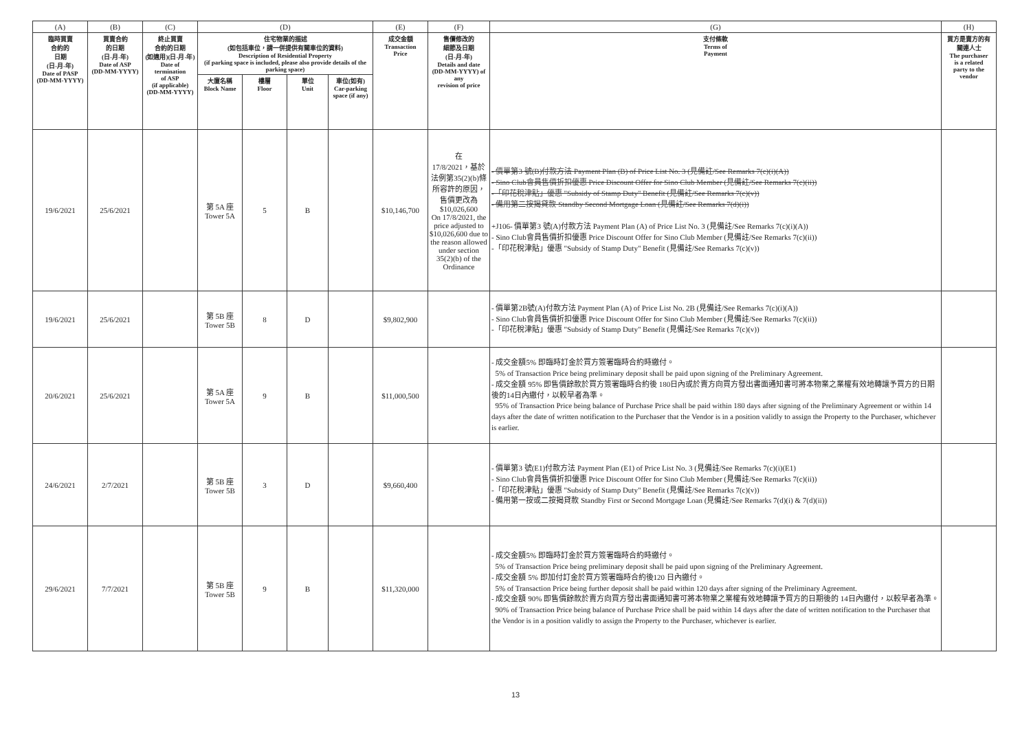| (A) | (B) | (C) | (D) | | | | (E) | (F) | (G) | (H) |
| 臨時買賣 合約的 日期 (日-月-年) Date of PASP (DD-MM-YYYY) | 買賣合約 的日期 (日-月-年) Date of ASP (DD-MM-YYYY) | 終止買賣 合約的日期 (如適用)(日-月-年) Date of termination of ASP (if applicable) (DD-MM-YYYY) | 住宅物業的描述 (如包括車位，請一併提供有關車位的資料) Description of Residential Property (if parking space is included, please also provide details of the parking space) | | | | 成交金額 Transaction Price | 售價修改的 細節及日期 (日-月-年) Details and date (DD-MM-YYYY) of any revision of price | 支付條款 Terms of Payment | 買方是賣方的有 關連人士 The purchaser is a related party to the vendor |
| | | | 大廈名稱 Block Name | 樓層 Floor | 單位 Unit | 車位(如有) Car-parking space (if any) | | | | |
| 19/6/2021 | 25/6/2021 | | 第 5A 座 Tower 5A | 5 | B | | $10,146,700 | 在 17/8/2021，基於法例第35(2)(b)條所容許的原因，售價更改為$10,026,600 On 17/8/2021, the price adjusted to $10,026,600 due to the reason allowed under section 35(2)(b) of the Ordinance | - 價單第3 號(B)付款方法 Payment Plan (B) of Price List No. 3 (見備註/See Remarks 7(c)(i)(A)) - Sino Club會員售價折扣優惠 Price Discount Offer for Sino Club Member (見備註/See Remarks 7(c)(ii)) -「印花稅津貼」優惠 "Subsidy of Stamp Duty" Benefit (見備註/See Remarks 7(c)(v)) - 備用第二按揭貸款 Standby Second Mortgage Loan (見備註/See Remarks 7(d)(i)) +J106- 價單第3 號(A)付款方法 Payment Plan (A) of Price List No. 3 (見備註/See Remarks 7(c)(i)(A)) - Sino Club會員售價折扣優惠 Price Discount Offer for Sino Club Member (見備註/See Remarks 7(c)(ii)) -「印花稅津貼」優惠 "Subsidy of Stamp Duty" Benefit (見備註/See Remarks 7(c)(v)) | |
| 19/6/2021 | 25/6/2021 | | 第 5B 座 Tower 5B | 8 | D | | $9,802,900 | | - 價單第2B號(A)付款方法 Payment Plan (A) of Price List No. 2B (見備註/See Remarks 7(c)(i)(A)) - Sino Club會員售價折扣優惠 Price Discount Offer for Sino Club Member (見備註/See Remarks 7(c)(ii)) -「印花稅津貼」優惠 "Subsidy of Stamp Duty" Benefit (見備註/See Remarks 7(c)(v)) | |
| 20/6/2021 | 25/6/2021 | | 第 5A 座 Tower 5A | 9 | B | | $11,000,500 | | - 成交金額5% 即臨時訂金於買方簽署臨時合約時繳付。 5% of Transaction Price being preliminary deposit shall be paid upon signing of the Preliminary Agreement. - 成交金額 95% 即售價餘款於買方簽署臨時合約後 180日內或於賣方向買方發出書面通知書可將本物業之業權有效地轉讓予買方的日期後的14日內繳付，以較早者為準。 95% of Transaction Price being balance of Purchase Price shall be paid within 180 days after signing of the Preliminary Agreement or within 14 days after the date of written notification to the Purchaser that the Vendor is in a position validly to assign the Property to the Purchaser, whichever is earlier. | |
| 24/6/2021 | 2/7/2021 | | 第 5B 座 Tower 5B | 3 | D | | $9,660,400 | | - 價單第3 號(E1)付款方法 Payment Plan (E1) of Price List No. 3 (見備註/See Remarks 7(c)(i)(E1) - Sino Club會員售價折扣優惠 Price Discount Offer for Sino Club Member (見備註/See Remarks 7(c)(ii)) -「印花稅津貼」優惠 "Subsidy of Stamp Duty" Benefit (見備註/See Remarks 7(c)(v)) - 備用第一按或二按揭貸款 Standby First or Second Mortgage Loan (見備註/See Remarks 7(d)(i) & 7(d)(ii)) | |
| 29/6/2021 | 7/7/2021 | | 第 5B 座 Tower 5B | 9 | B | | $11,320,000 | | - 成交金額5% 即臨時訂金於買方簽署臨時合約時繳付。 5% of Transaction Price being preliminary deposit shall be paid upon signing of the Preliminary Agreement. - 成交金額 5% 即加付訂金於買方簽署臨時合約後120 日內繳付。 5% of Transaction Price being further deposit shall be paid within 120 days after signing of the Preliminary Agreement. - 成交金額 90% 即售價餘款於賣方向買方發出書面通知書可將本物業之業權有效地轉讓予買方的日期後的 14日內繳付，以較早者為準。 90% of Transaction Price being balance of Purchase Price shall be paid within 14 days after the date of written notification to the Purchaser that the Vendor is in a position validly to assign the Property to the Purchaser, whichever is earlier. | |
13